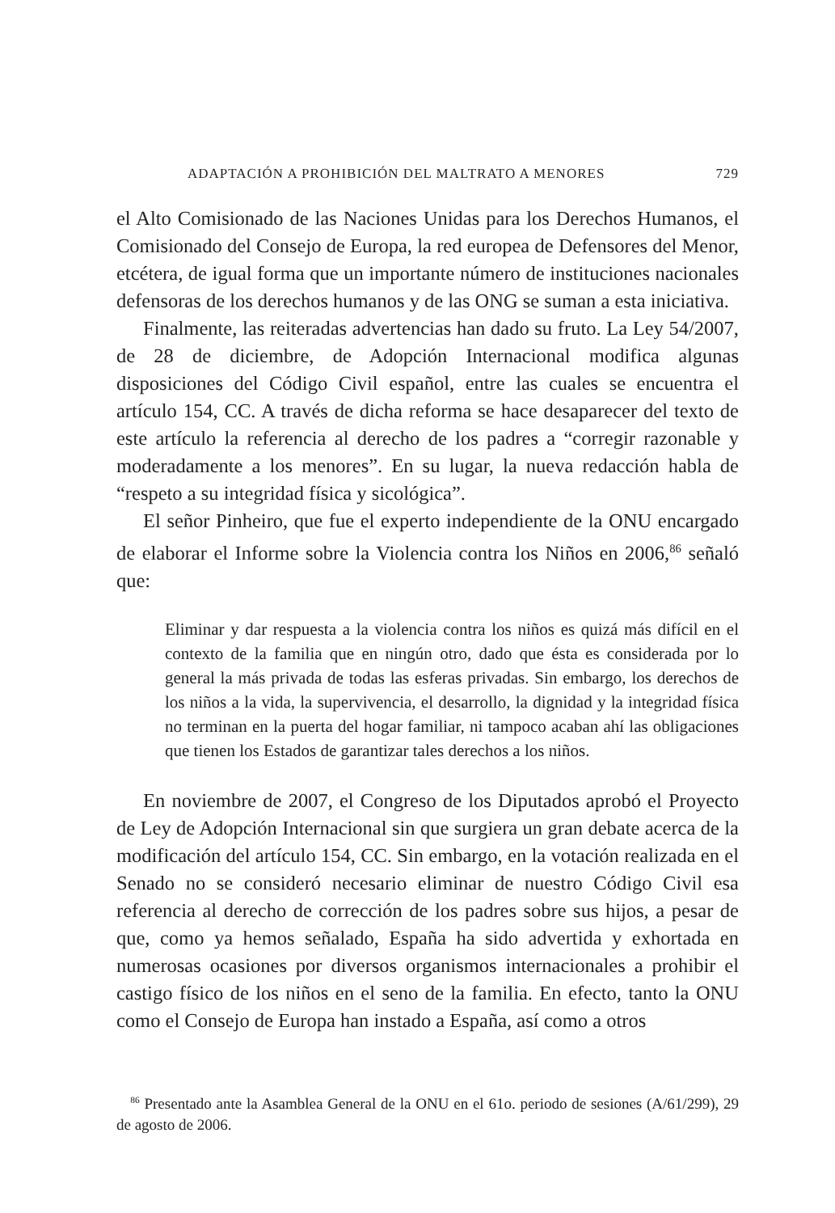ADAPTACIÓN A PROHIBICIÓN DEL MALTRATO A MENORES 729
el Alto Comisionado de las Naciones Unidas para los Derechos Humanos, el Comisionado del Consejo de Europa, la red europea de Defensores del Menor, etcétera, de igual forma que un importante número de instituciones nacionales defensoras de los derechos humanos y de las ONG se suman a esta iniciativa.
Finalmente, las reiteradas advertencias han dado su fruto. La Ley 54/2007, de 28 de diciembre, de Adopción Internacional modifica algunas disposiciones del Código Civil español, entre las cuales se encuentra el artículo 154, CC. A través de dicha reforma se hace desaparecer del texto de este artículo la referencia al derecho de los padres a “corregir razonable y moderadamente a los menores”. En su lugar, la nueva redacción habla de “respeto a su integridad física y sicológica”.
El señor Pinheiro, que fue el experto independiente de la ONU encargado de elaborar el Informe sobre la Violencia contra los Niños en 2006,<sup>86</sup> señaló que:
Eliminar y dar respuesta a la violencia contra los niños es quizá más difícil en el contexto de la familia que en ningún otro, dado que ésta es considerada por lo general la más privada de todas las esferas privadas. Sin embargo, los derechos de los niños a la vida, la supervivencia, el desarrollo, la dignidad y la integridad física no terminan en la puerta del hogar familiar, ni tampoco acaban ahí las obligaciones que tienen los Estados de garantizar tales derechos a los niños.
En noviembre de 2007, el Congreso de los Diputados aprobó el Proyecto de Ley de Adopción Internacional sin que surgiera un gran debate acerca de la modificación del artículo 154, CC. Sin embargo, en la votación realizada en el Senado no se consideró necesario eliminar de nuestro Código Civil esa referencia al derecho de corrección de los padres sobre sus hijos, a pesar de que, como ya hemos señalado, España ha sido advertida y exhortada en numerosas ocasiones por diversos organismos internacionales a prohibir el castigo físico de los niños en el seno de la familia. En efecto, tanto la ONU como el Consejo de Europa han instado a España, así como a otros
<sup>86</sup> Presentado ante la Asamblea General de la ONU en el 61o. periodo de sesiones (A/61/299), 29 de agosto de 2006.